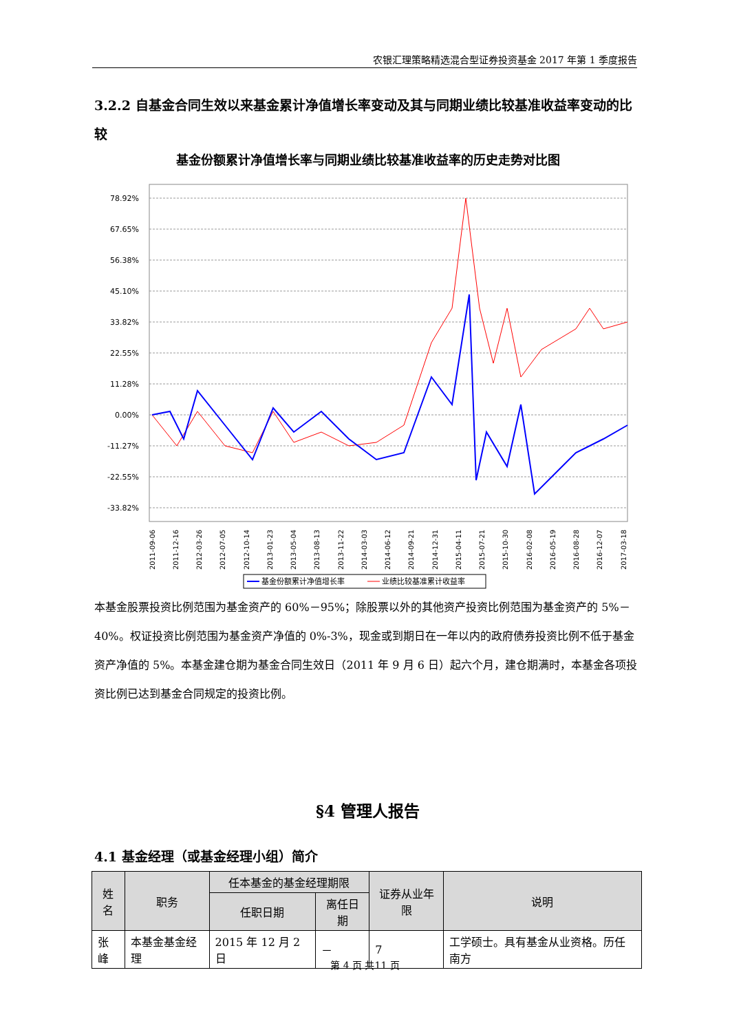农银汇理策略精选混合型证券投资基金 2017 年第 1 季度报告
3.2.2 自基金合同生效以来基金累计净值增长率变动及其与同期业绩比较基准收益率变动的比较
基金份额累计净值增长率与同期业绩比较基准收益率的历史走势对比图
78.92%
67.65%
56.38%
45.10%
33.82%
22.55%
11.28%
0.00%
-11.27%
-22.55%
-33.82%
2011-09-06
2011-12-16
2012-03-26
2012-07-05
2012-10-14
2013-01-23
2013-05-04
2013-08-13
2013-11-22
2014-03-03
2014-06-12
2014-09-21
2014-12-31
2015-04-11
2015-07-21
2015-10-30
2016-02-08
2016-05-19
2016-08-28
2016-12-07
2017-03-18
基金份额累计净值增长率
业绩比较基准累计收益率
本基金股票投资比例范围为基金资产的 60%－95%；除股票以外的其他资产投资比例范围为基金资产的 5%－40%。权证投资比例范围为基金资产净值的 0%-3%，现金或到期日在一年以内的政府债券投资比例不低于基金资产净值的 5%。本基金建仓期为基金合同生效日（2011 年 9 月 6 日）起六个月，建仓期满时，本基金各项投资比例已达到基金合同规定的投资比例。
§4 管理人报告
4.1 基金经理（或基金经理小组）简介
| 姓名 | 职务 | 任本基金的基金经理期限 | | 证券从业年限 | 说明 |
| --- | --- | --- | --- | --- | --- |
| | | 任职日期 | 离任日期 | | |
| 张峰 | 本基金基金经理 | 2015 年 12 月 2 日 | － | 7 | 工学硕士。具有基金从业资格。历任南方 |
第 4 页 共11 页